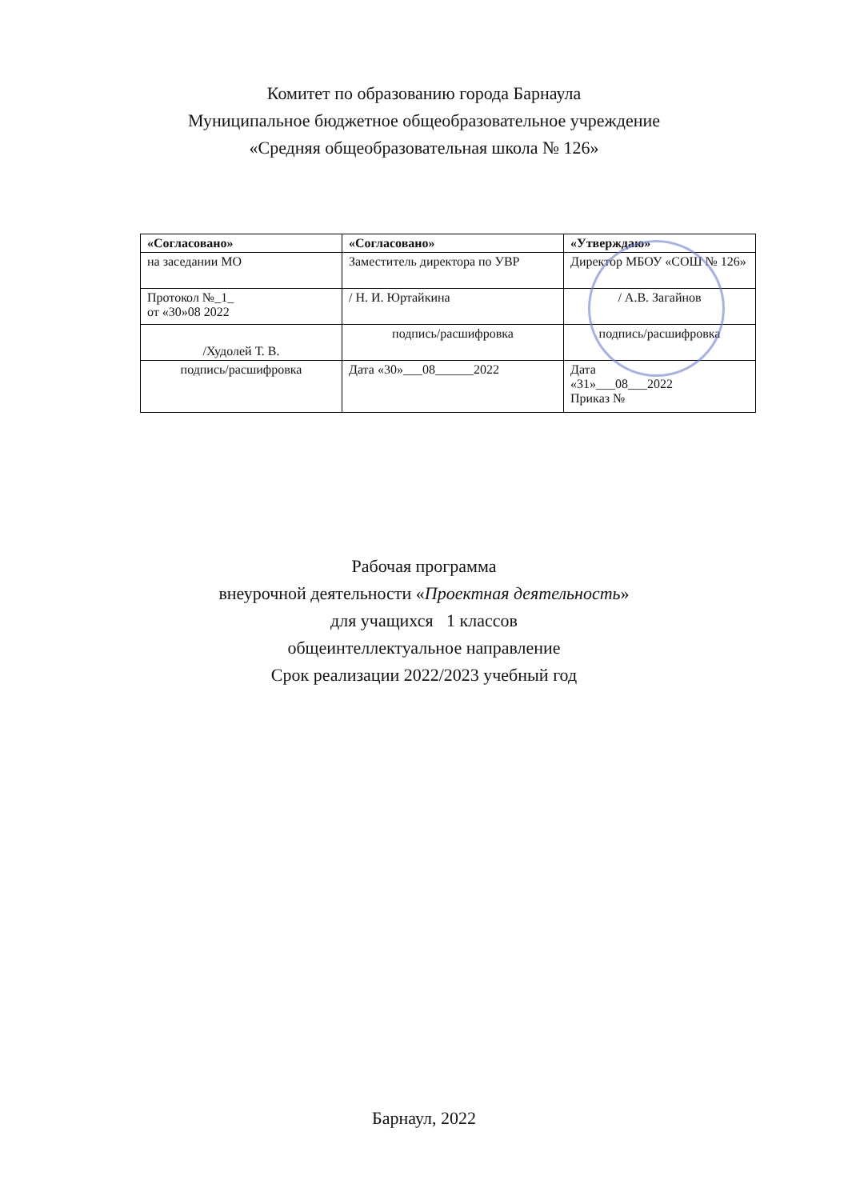Комитет по образованию города Барнаула
Муниципальное бюджетное общеобразовательное учреждение
«Средняя общеобразовательная школа № 126»
| «Согласовано» | «Согласовано» | «Утверждаю» |
| --- | --- | --- |
| на заседании МО | Заместитель директора по УВР | Директор МБОУ «СОШ № 126» |
| Протокол №_1_ от «30»08 2022 | / Н. И. Юртайкина | / А.В. Загайнов |
| /Худолей Т. В. | подпись/расшифровка | подпись/расшифровка |
| подпись/расшифровка | Дата «30»___08______2022 | Дата «31»___08___2022 Приказ № |
Рабочая программа
внеурочной деятельности «Проектная деятельность»
для учащихся 1 классов
общеинтеллектуальное направление
Срок реализации 2022/2023 учебный год
Барнаул, 2022